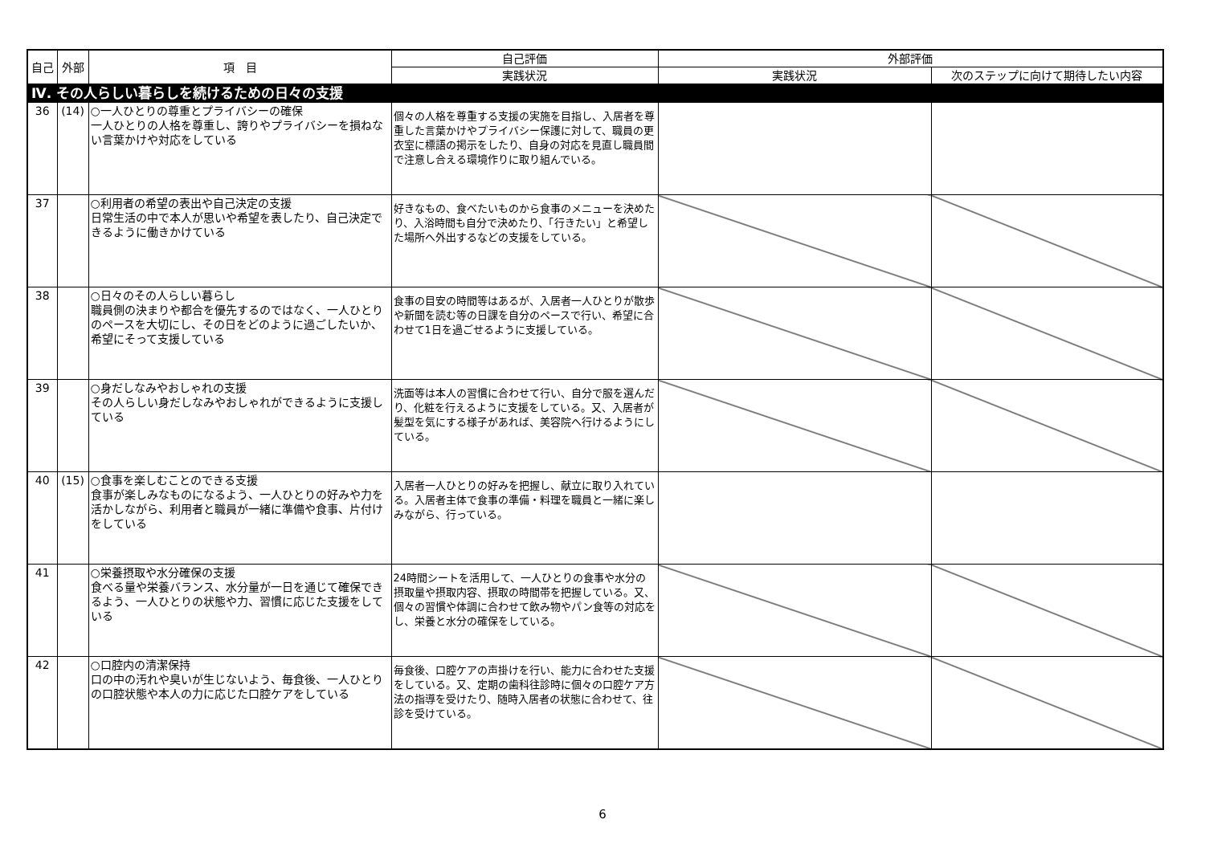| 自己 | 外部 | 項 目 | 自己評価 | 外部評価 | |
| --- | --- | --- | --- | --- | --- |
| | | | 実践状況 | 実践状況 | 次のステップに向けて期待したい内容 |
| Ⅳ. その人らしい暮らしを続けるための日々の支援 | | | | | |
| 36 | (14) | ○一人ひとりの尊重とプライバシーの確保 一人ひとりの人格を尊重し、誇りやプライバシーを損ねない言葉かけや対応をしている | 個々の人格を尊重する支援の実施を目指し、入居者を尊重した言葉かけやプライバシー保護に対して、職員の更衣室に標語の掲示をしたり、自身の対応を見直し職員間で注意し合える環境作りに取り組んでいる。 | | |
| 37 | | ○利用者の希望の表出や自己決定の支援 日常生活の中で本人が思いや希望を表したり、自己決定できるように働きかけている | 好きなもの、食べたいものから食事のメニューを決めたり、入浴時間も自分で決めたり、「行きたい」と希望した場所へ外出するなどの支援をしている。 | | |
| 38 | | ○日々のその人らしい暮らし 職員側の決まりや都合を優先するのではなく、一人ひとりのペースを大切にし、その日をどのように過ごしたいか、希望にそって支援している | 食事の目安の時間等はあるが、入居者一人ひとりが散歩や新聞を読む等の日課を自分のペースで行い、希望に合わせて1日を過ごせるように支援している。 | | |
| 39 | | ○身だしなみやおしゃれの支援 その人らしい身だしなみやおしゃれができるように支援している | 洗面等は本人の習慣に合わせて行い、自分で服を選んだり、化粧を行えるように支援をしている。又、入居者が髪型を気にする様子があれば、美容院へ行けるようにしている。 | | |
| 40 | (15) | ○食事を楽しむことのできる支援 食事が楽しみなものになるよう、一人ひとりの好みや力を活かしながら、利用者と職員が一緒に準備や食事、片付けをしている | 入居者一人ひとりの好みを把握し、献立に取り入れている。入居者主体で食事の準備・料理を職員と一緒に楽しみながら、行っている。 | | |
| 41 | | ○栄養摂取や水分確保の支援 食べる量や栄養バランス、水分量が一日を通じて確保できるよう、一人ひとりの状態や力、習慣に応じた支援をしている | 24時間シートを活用して、一人ひとりの食事や水分の摂取量や摂取内容、摂取の時間帯を把握している。又、個々の習慣や体調に合わせて飲み物やパン食等の対応をし、栄養と水分の確保をしている。 | | |
| 42 | | ○口腔内の清潔保持 口の中の汚れや臭いが生じないよう、毎食後、一人ひとりの口腔状態や本人の力に応じた口腔ケアをしている | 毎食後、口腔ケアの声掛けを行い、能力に合わせた支援をしている。又、定期の歯科往診時に個々の口腔ケア方法の指導を受けたり、随時入居者の状態に合わせて、往診を受けている。 | | |
6